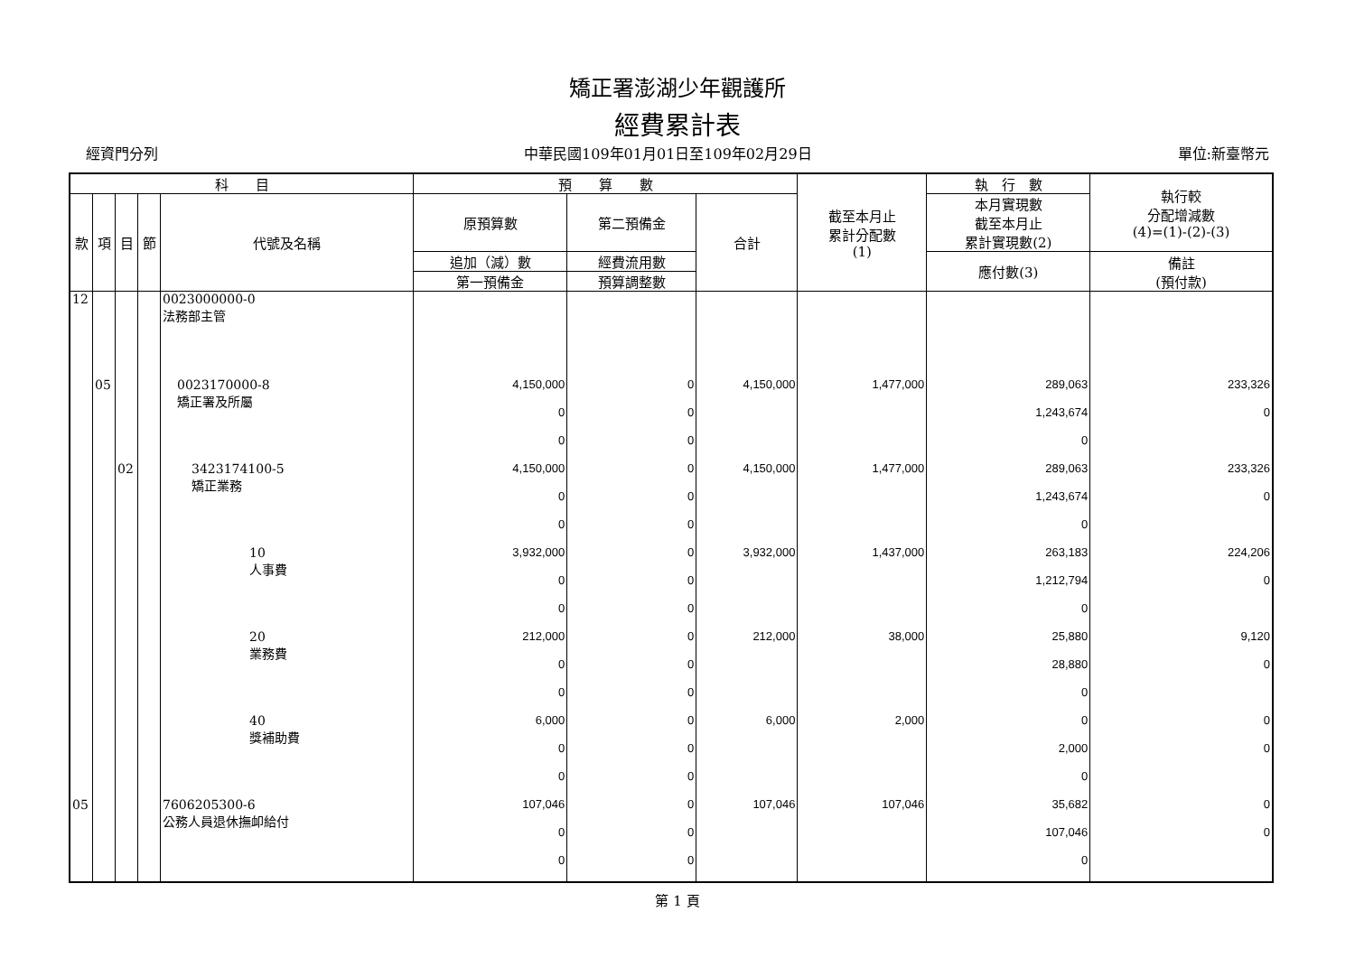矯正署澎湖少年觀護所
經費累計表
經資門分列 中華民國109年01月01日至109年02月29日 單位:新臺幣元
| 科 目 | | | | | 預 算 數 | | | 截至本月止 累計分配數 (1) | 執 行 數 | 執行較 分配增減數 (4)=(1)-(2)-(3) |
| --- | --- | --- | --- | --- | --- | --- | --- | --- | --- | --- |
| 款 | 項 | 目 | 節 | 代號及名稱 | 原預算數 | 第二預備金 | 合計 | | 本月實現數 截至本月止 累計實現數(2) | |
| | | | | | 追加（減）數 | 經費流用數 | | | 應付數(3) | 備註 (預付款) |
| | | | | | 第一預備金 | 預算調整數 | | | | |
| 12 | | | | 0023000000-0 法務部主管 | | | | | | |
| | 05 | | | 0023170000-8 矯正署及所屬 | 4,150,000 | 0 | 4,150,000 | 1,477,000 | 289,063 | 233,326 |
| | | | | | 0 | 0 | | | 1,243,674 | 0 |
| | | | | | 0 | 0 | | | 0 | |
| | | 02 | | 3423174100-5 矯正業務 | 4,150,000 | 0 | 4,150,000 | 1,477,000 | 289,063 | 233,326 |
| | | | | | 0 | 0 | | | 1,243,674 | 0 |
| | | | | | 0 | 0 | | | 0 | |
| | | | | 10 人事費 | 3,932,000 | 0 | 3,932,000 | 1,437,000 | 263,183 | 224,206 |
| | | | | | 0 | 0 | | | 1,212,794 | 0 |
| | | | | | 0 | 0 | | | 0 | |
| | | | | 20 業務費 | 212,000 | 0 | 212,000 | 38,000 | 25,880 | 9,120 |
| | | | | | 0 | 0 | | | 28,880 | 0 |
| | | | | | 0 | 0 | | | 0 | |
| | | | | 40 獎補助費 | 6,000 | 0 | 6,000 | 2,000 | 0 | 0 |
| | | | | | 0 | 0 | | | 2,000 | 0 |
| | | | | | 0 | 0 | | | 0 | |
| 05 | | | | 7606205300-6 公務人員退休撫卹給付 | 107,046 | 0 | 107,046 | 107,046 | 35,682 | 0 |
| | | | | | 0 | 0 | | | 107,046 | 0 |
| | | | | | 0 | 0 | | | 0 | |
第 1 頁